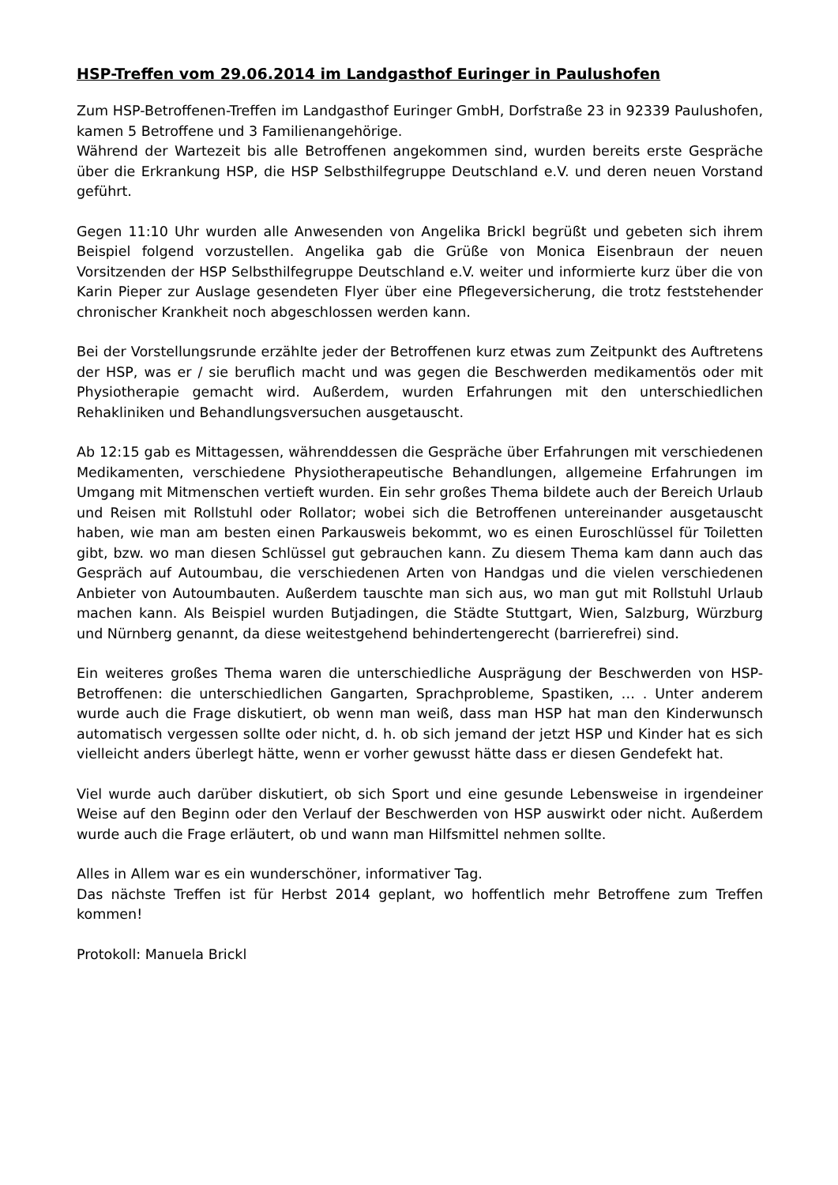HSP-Treffen vom 29.06.2014 im Landgasthof Euringer in Paulushofen
Zum HSP-Betroffenen-Treffen im Landgasthof Euringer GmbH, Dorfstraße 23 in 92339 Paulushofen, kamen 5 Betroffene und 3 Familienangehörige.
Während der Wartezeit bis alle Betroffenen angekommen sind, wurden bereits erste Gespräche über die Erkrankung HSP, die HSP Selbsthilfegruppe Deutschland e.V. und deren neuen Vorstand geführt.
Gegen 11:10 Uhr wurden alle Anwesenden von Angelika Brickl begrüßt und gebeten sich ihrem Beispiel folgend vorzustellen. Angelika gab die Grüße von Monica Eisenbraun der neuen Vorsitzenden der HSP Selbsthilfegruppe Deutschland e.V. weiter und informierte kurz über die von Karin Pieper zur Auslage gesendeten Flyer über eine Pflegeversicherung, die trotz feststehender chronischer Krankheit noch abgeschlossen werden kann.
Bei der Vorstellungsrunde erzählte jeder der Betroffenen kurz etwas zum Zeitpunkt des Auftretens der HSP, was er / sie beruflich macht und was gegen die Beschwerden medikamentös oder mit Physiotherapie gemacht wird. Außerdem, wurden Erfahrungen mit den unterschiedlichen Rehakliniken und Behandlungsversuchen ausgetauscht.
Ab 12:15 gab es Mittagessen, währenddessen die Gespräche über Erfahrungen mit verschiedenen Medikamenten, verschiedene Physiotherapeutische Behandlungen, allgemeine Erfahrungen im Umgang mit Mitmenschen vertieft wurden. Ein sehr großes Thema bildete auch der Bereich Urlaub und Reisen mit Rollstuhl oder Rollator; wobei sich die Betroffenen untereinander ausgetauscht haben, wie man am besten einen Parkausweis bekommt, wo es einen Euroschlüssel für Toiletten gibt, bzw. wo man diesen Schlüssel gut gebrauchen kann. Zu diesem Thema kam dann auch das Gespräch auf Autoumbau, die verschiedenen Arten von Handgas und die vielen verschiedenen Anbieter von Autoumbauten. Außerdem tauschte man sich aus, wo man gut mit Rollstuhl Urlaub machen kann. Als Beispiel wurden Butjadingen, die Städte Stuttgart, Wien, Salzburg, Würzburg und Nürnberg genannt, da diese weitestgehend behindertengerecht (barrierefrei) sind.
Ein weiteres großes Thema waren die unterschiedliche Ausprägung der Beschwerden von HSP-Betroffenen: die unterschiedlichen Gangarten, Sprachprobleme, Spastiken, … . Unter anderem wurde auch die Frage diskutiert, ob wenn man weiß, dass man HSP hat man den Kinderwunsch automatisch vergessen sollte oder nicht, d. h. ob sich jemand der jetzt HSP und Kinder hat es sich vielleicht anders überlegt hätte, wenn er vorher gewusst hätte dass er diesen Gendefekt hat.
Viel wurde auch darüber diskutiert, ob sich Sport und eine gesunde Lebensweise in irgendeiner Weise auf den Beginn oder den Verlauf der Beschwerden von HSP auswirkt oder nicht. Außerdem wurde auch die Frage erläutert, ob und wann man Hilfsmittel nehmen sollte.
Alles in Allem war es ein wunderschöner, informativer Tag.
Das nächste Treffen ist für Herbst 2014 geplant, wo hoffentlich mehr Betroffene zum Treffen kommen!
Protokoll: Manuela Brickl